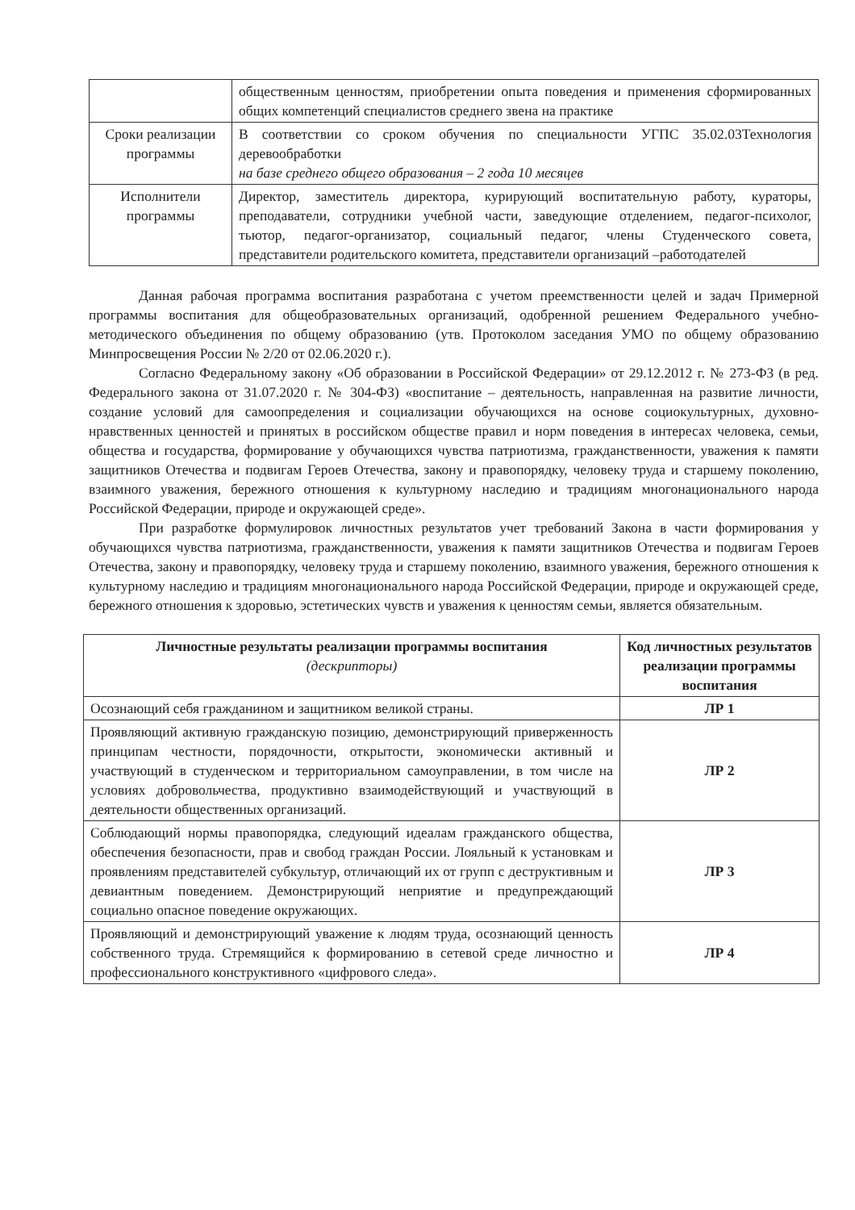| | общественным ценностям, приобретении опыта поведения и применения сформированных общих компетенций специалистов среднего звена на практике |
| Сроки реализации программы | В соответствии со сроком обучения по специальности УГПС 35.02.03Технология деревообработки на базе среднего общего образования – 2 года 10 месяцев |
| Исполнители программы | Директор, заместитель директора, курирующий воспитательную работу, кураторы, преподаватели, сотрудники учебной части, заведующие отделением, педагог-психолог, тьютор, педагог-организатор, социальный педагог, члены Студенческого совета, представители родительского комитета, представители организаций –работодателей |
Данная рабочая программа воспитания разработана с учетом преемственности целей и задач Примерной программы воспитания для общеобразовательных организаций, одобренной решением Федерального учебно-методического объединения по общему образованию (утв. Протоколом заседания УМО по общему образованию Минпросвещения России № 2/20 от 02.06.2020 г.).
Согласно Федеральному закону «Об образовании в Российской Федерации» от 29.12.2012 г. № 273-ФЗ (в ред. Федерального закона от 31.07.2020 г. № 304-ФЗ) «воспитание – деятельность, направленная на развитие личности, создание условий для самоопределения и социализации обучающихся на основе социокультурных, духовно-нравственных ценностей и принятых в российском обществе правил и норм поведения в интересах человека, семьи, общества и государства, формирование у обучающихся чувства патриотизма, гражданственности, уважения к памяти защитников Отечества и подвигам Героев Отечества, закону и правопорядку, человеку труда и старшему поколению, взаимного уважения, бережного отношения к культурному наследию и традициям многонационального народа Российской Федерации, природе и окружающей среде».
При разработке формулировок личностных результатов учет требований Закона в части формирования у обучающихся чувства патриотизма, гражданственности, уважения к памяти защитников Отечества и подвигам Героев Отечества, закону и правопорядку, человеку труда и старшему поколению, взаимного уважения, бережного отношения к культурному наследию и традициям многонационального народа Российской Федерации, природе и окружающей среде, бережного отношения к здоровью, эстетических чувств и уважения к ценностям семьи, является обязательным.
| Личностные результаты реализации программы воспитания (дескрипторы) | Код личностных результатов реализации программы воспитания |
| --- | --- |
| Осознающий себя гражданином и защитником великой страны. | ЛР 1 |
| Проявляющий активную гражданскую позицию, демонстрирующий приверженность принципам честности, порядочности, открытости, экономически активный и участвующий в студенческом и территориальном самоуправлении, в том числе на условиях добровольчества, продуктивно взаимодействующий и участвующий в деятельности общественных организаций. | ЛР 2 |
| Соблюдающий нормы правопорядка, следующий идеалам гражданского общества, обеспечения безопасности, прав и свобод граждан России. Лояльный к установкам и проявлениям представителей субкультур, отличающий их от групп с деструктивным и девиантным поведением. Демонстрирующий неприятие и предупреждающий социально опасное поведение окружающих. | ЛР 3 |
| Проявляющий и демонстрирующий уважение к людям труда, осознающий ценность собственного труда. Стремящийся к формированию в сетевой среде личностно и профессионального конструктивного «цифрового следа». | ЛР 4 |